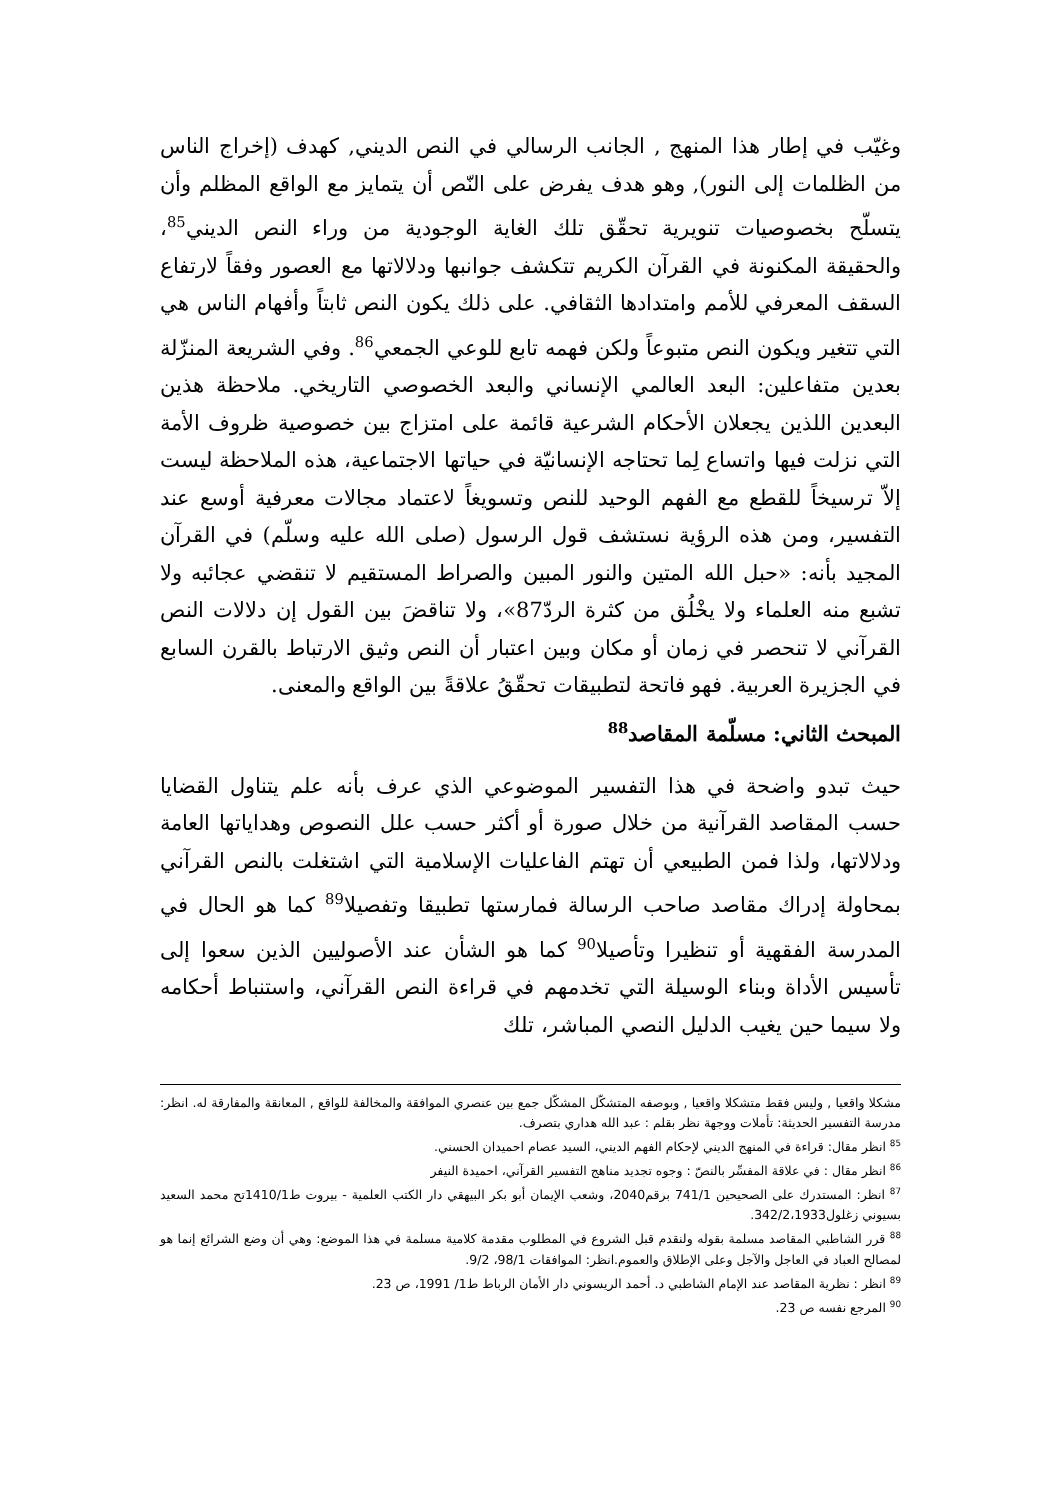وغيّب في إطار هذا المنهج , الجانب الرسالي في النص الديني, كهدف (إخراج الناس من الظلمات إلى النور), وهو هدف يفرض على النّص أن يتمايز مع الواقع المظلم وأن يتسلّح بخصوصيات تنويرية تحقّق تلك الغاية الوجودية من وراء النص الديني<sup>85</sup>، والحقيقة المكنونة في القرآن الكريم تتكشف جوانبها ودلالاتها مع العصور وفقاً لارتفاع السقف المعرفي للأمم وامتدادها الثقافي. على ذلك يكون النص ثابتاً وأفهام الناس هي التي تتغير ويكون النص متبوعاً ولكن فهمه تابع للوعي الجمعي<sup>86</sup>. وفي الشريعة المنزّلة بعدين متفاعلين: البعد العالمي الإنساني والبعد الخصوصي التاريخي. ملاحظة هذين البعدين اللذين يجعلان الأحكام الشرعية قائمة على امتزاج بين خصوصية ظروف الأمة التي نزلت فيها واتساع لِما تحتاجه الإنسانيّة في حياتها الاجتماعية، هذه الملاحظة ليست إلاّ ترسيخاً للقطع مع الفهم الوحيد للنص وتسويغاً لاعتماد مجالات معرفية أوسع عند التفسير، ومن هذه الرؤية نستشف قول الرسول (صلى الله عليه وسلّم) في القرآن المجيد بأنه: «حبل الله المتين والنور المبين والصراط المستقيم لا تنقضي عجائبه ولا تشبع منه العلماء ولا يخْلُق من كثرة الردّ87»، ولا تناقضَ بين القول إن دلالات النص القرآني لا تنحصر في زمان أو مكان وبين اعتبار أن النص وثيق الارتباط بالقرن السابع في الجزيرة العربية. فهو فاتحة لتطبيقات تحقّقُ علاقةً بين الواقع والمعنى.
المبحث الثاني: مسلّمة المقاصد<sup>88</sup>
حيث تبدو واضحة في هذا التفسير الموضوعي الذي عرف بأنه علم يتناول القضايا حسب المقاصد القرآنية من خلال صورة أو أكثر حسب علل النصوص وهداياتها العامة ودلالاتها، ولذا فمن الطبيعي أن تهتم الفاعليات الإسلامية التي اشتغلت بالنص القرآني بمحاولة إدراك مقاصد صاحب الرسالة فمارستها تطبيقا وتفصيلا<sup>89</sup> كما هو الحال في المدرسة الفقهية أو تنظيرا وتأصيلا<sup>90</sup> كما هو الشأن عند الأصوليين الذين سعوا إلى تأسيس الأداة وبناء الوسيلة التي تخدمهم في قراءة النص القرآني، واستنباط أحكامه ولا سيما حين يغيب الدليل النصي المباشر، تلك
مشكلا واقعيا , وليس فقط متشكلا واقعيا , وبوصفه المتشكّل المشكّل جمع بين عنصري الموافقة والمخالفة للواقع , المعانقة والمفارقة له. انظر: مدرسة التفسير الحديثة: تأملات ووجهة نظر بقلم : عبد الله هداري بتصرف.
<sup>85</sup> انظر مقال: قراءة في المنهج الديني لإحكام الفهم الديني، السيد عصام احميدان الحسني.
<sup>86</sup> انظر مقال : في علاقة المفسِّر بالنصّ : وجوه تجديد مناهج التفسير القرآني، احميدة النيفر
<sup>87</sup> انظر: المستدرك على الصحيحين 741/1 برقم2040، وشعب الإيمان أبو بكر البيهقي دار الكتب العلمية - بيروت ط1410/1تح محمد السعيد بسيوني زغلول342/2،1933.
<sup>88</sup> قرر الشاطبي المقاصد مسلمة بقوله ولنقدم قبل الشروع في المطلوب مقدمة كلامية مسلمة في هذا الموضع: وهي أن وضع الشرائع إنما هو لمصالح العباد في العاجل والآجل وعلى الإطلاق والعموم.انظر: الموافقات 98/1، 9/2.
<sup>89</sup> انظر : نظرية المقاصد عند الإمام الشاطبي د. أحمد الريسوني دار الأمان الرباط ط1/ 1991، ص 23.
<sup>90</sup> المرجع نفسه ص 23.